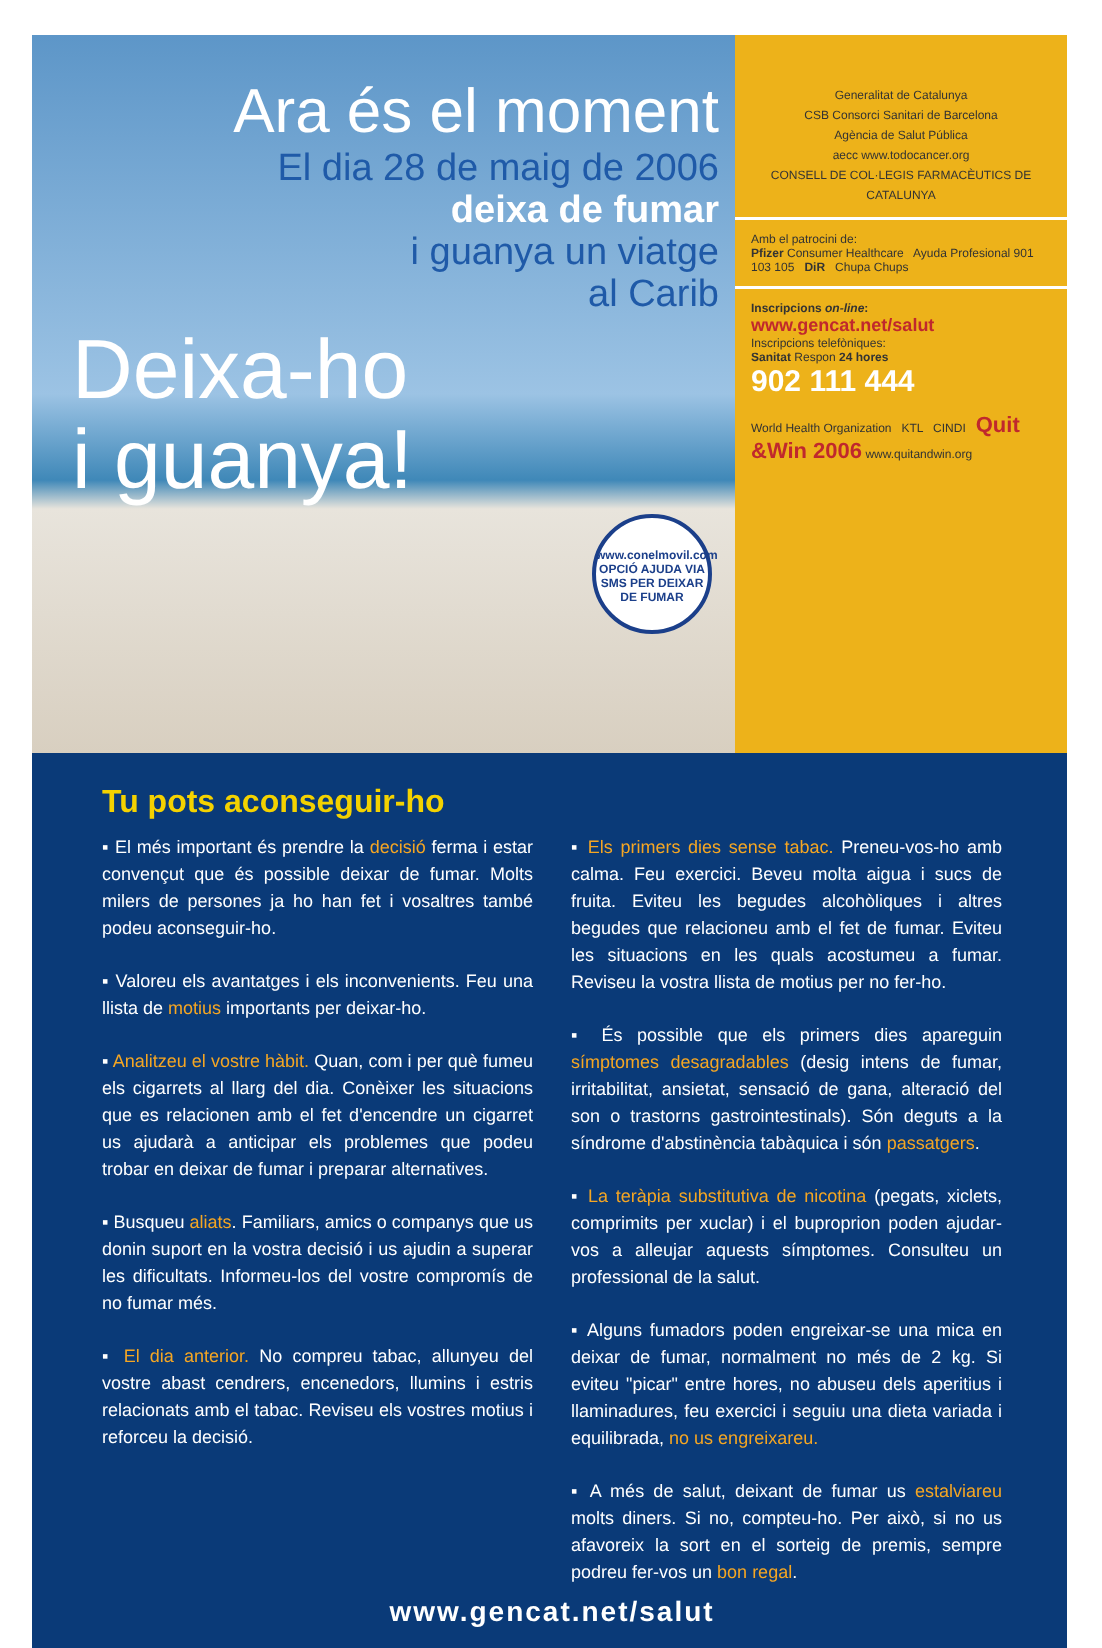Ara és el moment
El dia 28 de maig de 2006
deixa de fumar
i guanya un viatge
al Carib
Deixa-ho
i guanya!
www.conelmovil.com
OPCIÓ AJUDA VIA SMS PER DEIXAR DE FUMAR
Generalitat de Catalunya
CSB Consorci Sanitari de Barcelona
Agència de Salut Pública
aecc www.todocancer.org
CONSELL DE COL·LEGIS FARMACÈUTICS DE CATALUNYA
Amb el patrocini de:
Pfizer Consumer Healthcare Ayuda Profesional 901 103 105 DiR Chupa Chups
Inscripcions on-line:
www.gencat.net/salut
Inscripcions telefòniques:
Sanitat Respon 24 hores
902 111 444
World Health Organization KTL CINDI Quit &Win 2006 www.quitandwin.org
Tu pots aconseguir-ho
▪ El més important és prendre la decisió ferma i estar convençut que és possible deixar de fumar. Molts milers de persones ja ho han fet i vosaltres també podeu aconseguir-ho.
▪ Valoreu els avantatges i els inconvenients. Feu una llista de motius importants per deixar-ho.
▪ Analitzeu el vostre hàbit. Quan, com i per què fumeu els cigarrets al llarg del dia. Conèixer les situacions que es relacionen amb el fet d'encendre un cigarret us ajudarà a anticipar els problemes que podeu trobar en deixar de fumar i preparar alternatives.
▪ Busqueu aliats. Familiars, amics o companys que us donin suport en la vostra decisió i us ajudin a superar les dificultats. Informeu-los del vostre compromís de no fumar més.
▪ El dia anterior. No compreu tabac, allunyeu del vostre abast cendrers, encenedors, llumins i estris relacionats amb el tabac. Reviseu els vostres motius i reforceu la decisió.
▪ Els primers dies sense tabac. Preneu-vos-ho amb calma. Feu exercici. Beveu molta aigua i sucs de fruita. Eviteu les begudes alcohòliques i altres begudes que relacioneu amb el fet de fumar. Eviteu les situacions en les quals acostumeu a fumar. Reviseu la vostra llista de motius per no fer-ho.
▪ És possible que els primers dies apareguin símptomes desagradables (desig intens de fumar, irritabilitat, ansietat, sensació de gana, alteració del son o trastorns gastrointestinals). Són deguts a la síndrome d'abstinència tabàquica i són passatgers.
▪ La teràpia substitutiva de nicotina (pegats, xiclets, comprimits per xuclar) i el buproprion poden ajudar-vos a alleujar aquests símptomes. Consulteu un professional de la salut.
▪ Alguns fumadors poden engreixar-se una mica en deixar de fumar, normalment no més de 2 kg. Si eviteu "picar" entre hores, no abuseu dels aperitius i llaminadures, feu exercici i seguiu una dieta variada i equilibrada, no us engreixareu.
▪ A més de salut, deixant de fumar us estalviareu molts diners. Si no, compteu-ho. Per això, si no us afavoreix la sort en el sorteig de premis, sempre podreu fer-vos un bon regal.
www.gencat.net/salut